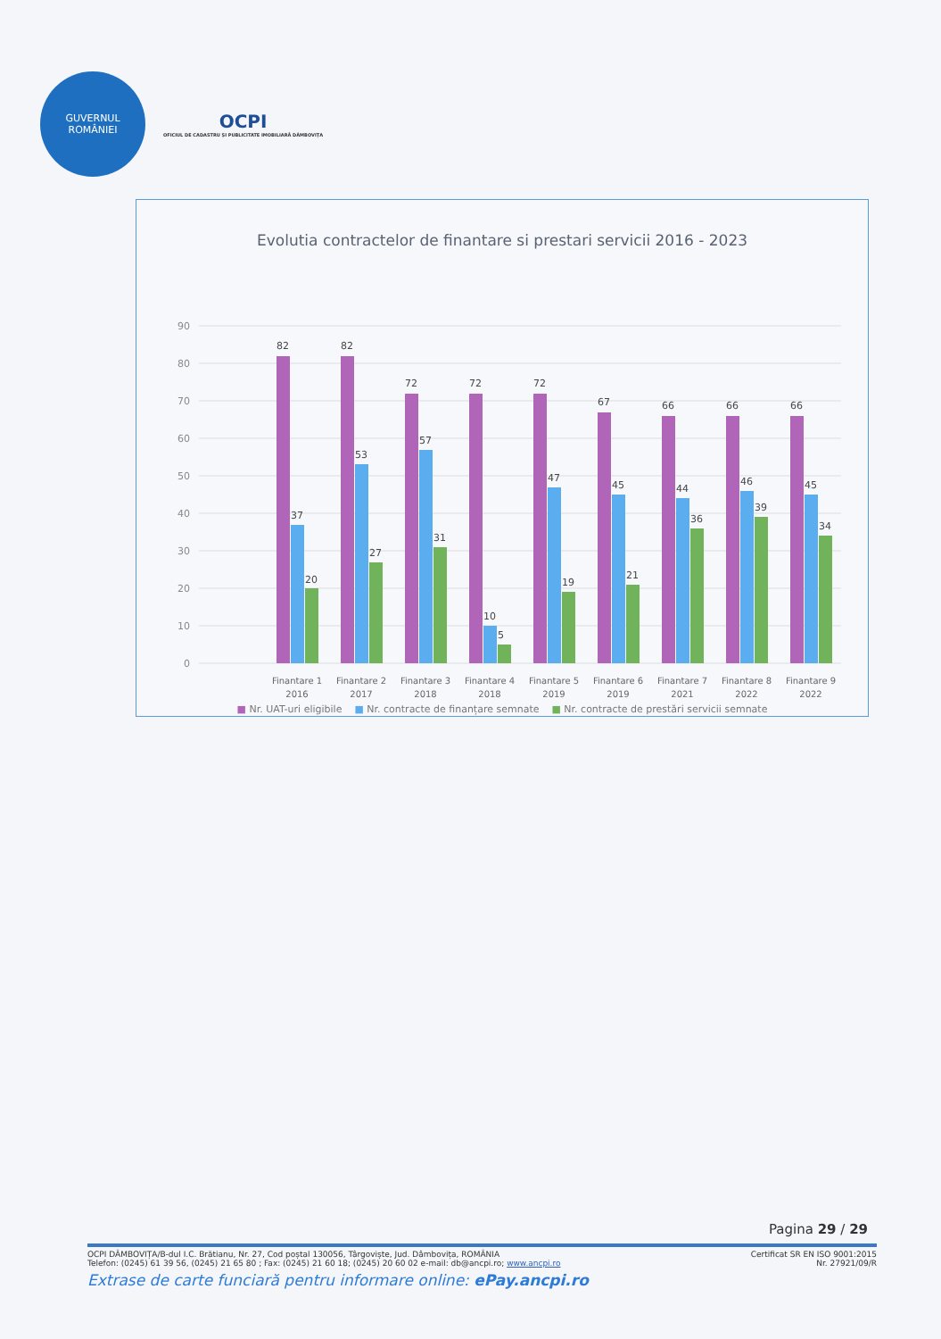GUVERNUL
ROMÂNIEI
OCPI
OFICIUL DE CADASTRU ȘI PUBLICITATE IMOBILIARĂ DÂMBOVIȚA
Evolutia contractelor de finantare si prestari servicii 2016 - 2023
90
80
70
60
50
40
30
20
10
0
82
37
20
82
53
27
72
57
31
72
10
5
72
47
19
67
45
21
66
44
36
66
46
39
66
45
34
Finantare 1
2016
Finantare 2
2017
Finantare 3
2018
Finantare 4
2018
Finantare 5
2019
Finantare 6
2019
Finantare 7
2021
Finantare 8
2022
Finantare 9
2022
■ Nr. UAT-uri eligibile ■ Nr. contracte de finanțare semnate ■ Nr. contracte de prestări servicii semnate
Pagina 29 / 29
OCPI DÂMBOVIȚA/B-dul I.C. Brătianu, Nr. 27, Cod poștal 130056, Târgoviște, Jud. Dâmbovița, ROMÂNIA Certificat SR EN ISO 9001:2015
Telefon: (0245) 61 39 56, (0245) 21 65 80 ; Fax: (0245) 21 60 18; (0245) 20 60 02 e-mail: db@ancpi.ro; www.ancpi.ro Nr. 27921/09/R
Extrase de carte funciară pentru informare online: ePay.ancpi.ro